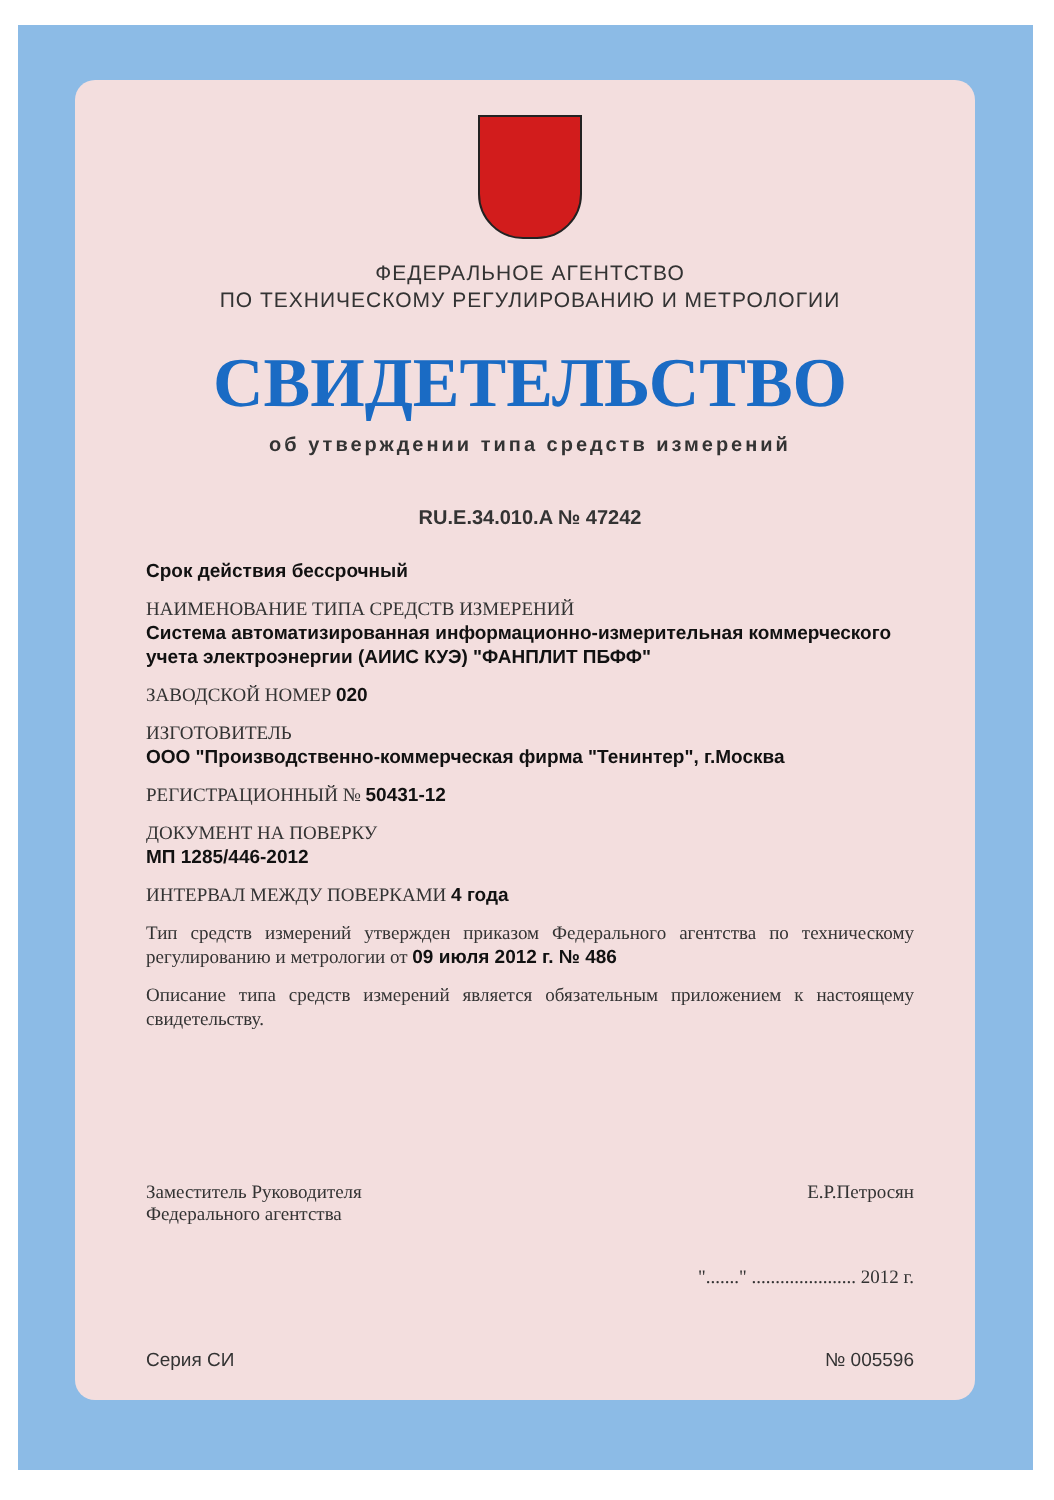ФЕДЕРАЛЬНОЕ АГЕНТСТВО
ПО ТЕХНИЧЕСКОМУ РЕГУЛИРОВАНИЮ И МЕТРОЛОГИИ
СВИДЕТЕЛЬСТВО
об утверждении типа средств измерений
RU.E.34.010.A № 47242
Срок действия бессрочный
НАИМЕНОВАНИЕ ТИПА СРЕДСТВ ИЗМЕРЕНИЙ
Система автоматизированная информационно-измерительная коммерческого учета электроэнергии (АИИС КУЭ) "ФАНПЛИТ ПБФФ"
ЗАВОДСКОЙ НОМЕР 020
ИЗГОТОВИТЕЛЬ
ООО "Производственно-коммерческая фирма "Тенинтер", г.Москва
РЕГИСТРАЦИОННЫЙ № 50431-12
ДОКУМЕНТ НА ПОВЕРКУ
МП 1285/446-2012
ИНТЕРВАЛ МЕЖДУ ПОВЕРКАМИ 4 года
Тип средств измерений утвержден приказом Федерального агентства по техническому регулированию и метрологии от 09 июля 2012 г. № 486
Описание типа средств измерений является обязательным приложением к настоящему свидетельству.
Заместитель Руководителя
Федерального агентства
Е.Р.Петросян
"......." ...................... 2012 г.
Серия СИ № 005596